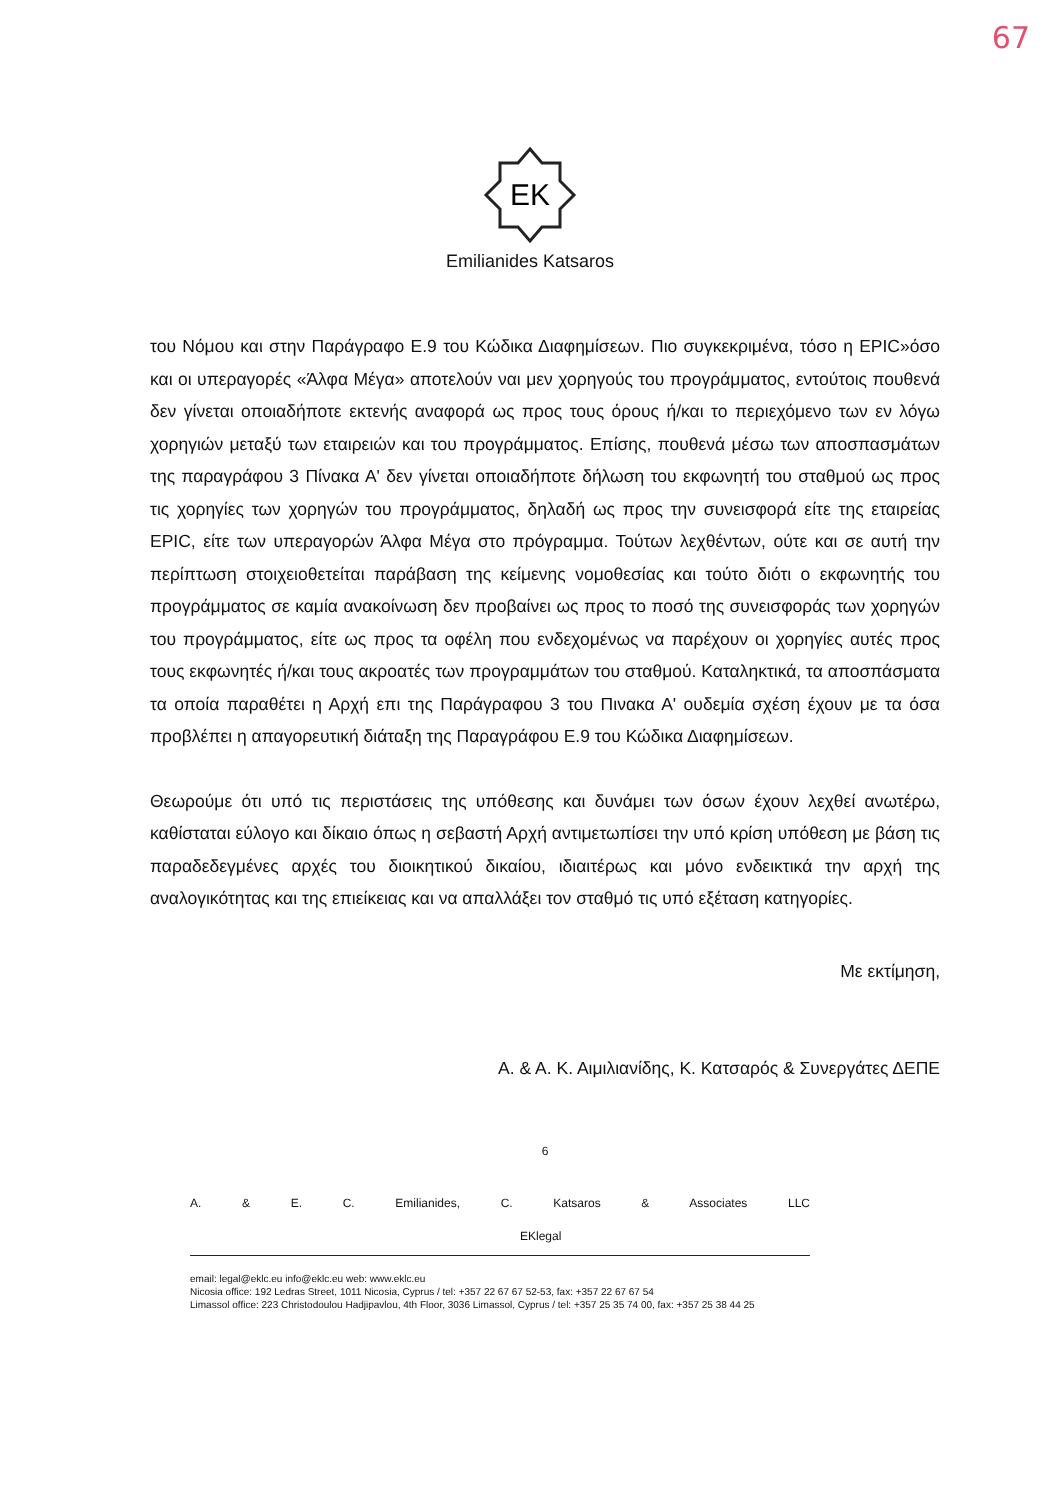67
EK
Emilianides Katsaros
του Νόμου και στην Παράγραφο Ε.9 του Κώδικα Διαφημίσεων. Πιο συγκεκριμένα, τόσο η EPIC»όσο και οι υπεραγορές «Άλφα Μέγα» αποτελούν ναι μεν χορηγούς του προγράμματος, εντούτοις πουθενά δεν γίνεται οποιαδήποτε εκτενής αναφορά ως προς τους όρους ή/και το περιεχόμενο των εν λόγω χορηγιών μεταξύ των εταιρειών και του προγράμματος. Επίσης, πουθενά μέσω των αποσπασμάτων της παραγράφου 3 Πίνακα Α' δεν γίνεται οποιαδήποτε δήλωση του εκφωνητή του σταθμού ως προς τις χορηγίες των χορηγών του προγράμματος, δηλαδή ως προς την συνεισφορά είτε της εταιρείας EPIC, είτε των υπεραγορών Άλφα Μέγα στο πρόγραμμα. Τούτων λεχθέντων, ούτε και σε αυτή την περίπτωση στοιχειοθετείται παράβαση της κείμενης νομοθεσίας και τούτο διότι ο εκφωνητής του προγράμματος σε καμία ανακοίνωση δεν προβαίνει ως προς το ποσό της συνεισφοράς των χορηγών του προγράμματος, είτε ως προς τα οφέλη που ενδεχομένως να παρέχουν οι χορηγίες αυτές προς τους εκφωνητές ή/και τους ακροατές των προγραμμάτων του σταθμού. Καταληκτικά, τα αποσπάσματα τα οποία παραθέτει η Αρχή επι της Παράγραφου 3 του Πινακα Α' ουδεμία σχέση έχουν με τα όσα προβλέπει η απαγορευτική διάταξη της Παραγράφου Ε.9 του Κώδικα Διαφημίσεων.
Θεωρούμε ότι υπό τις περιστάσεις της υπόθεσης και δυνάμει των όσων έχουν λεχθεί ανωτέρω, καθίσταται εύλογο και δίκαιο όπως η σεβαστή Αρχή αντιμετωπίσει την υπό κρίση υπόθεση με βάση τις παραδεδεγμένες αρχές του διοικητικού δικαίου, ιδιαιτέρως και μόνο ενδεικτικά την αρχή της αναλογικότητας και της επιείκειας και να απαλλάξει τον σταθμό τις υπό εξέταση κατηγορίες.
Με εκτίμηση,
Α. & Α. Κ. Αιμιλιανίδης, Κ. Κατσαρός & Συνεργάτες ΔΕΠΕ
6
A. & E. C. Emilianides, C. Katsaros & Associates LLC EKlegal
email: legal@eklc.eu info@eklc.eu web: www.eklc.eu
Nicosia office: 192 Ledras Street, 1011 Nicosia, Cyprus / tel: +357 22 67 67 52-53, fax: +357 22 67 67 54
Limassol office: 223 Christodoulou Hadjipavlou, 4th Floor, 3036 Limassol, Cyprus / tel: +357 25 35 74 00, fax: +357 25 38 44 25